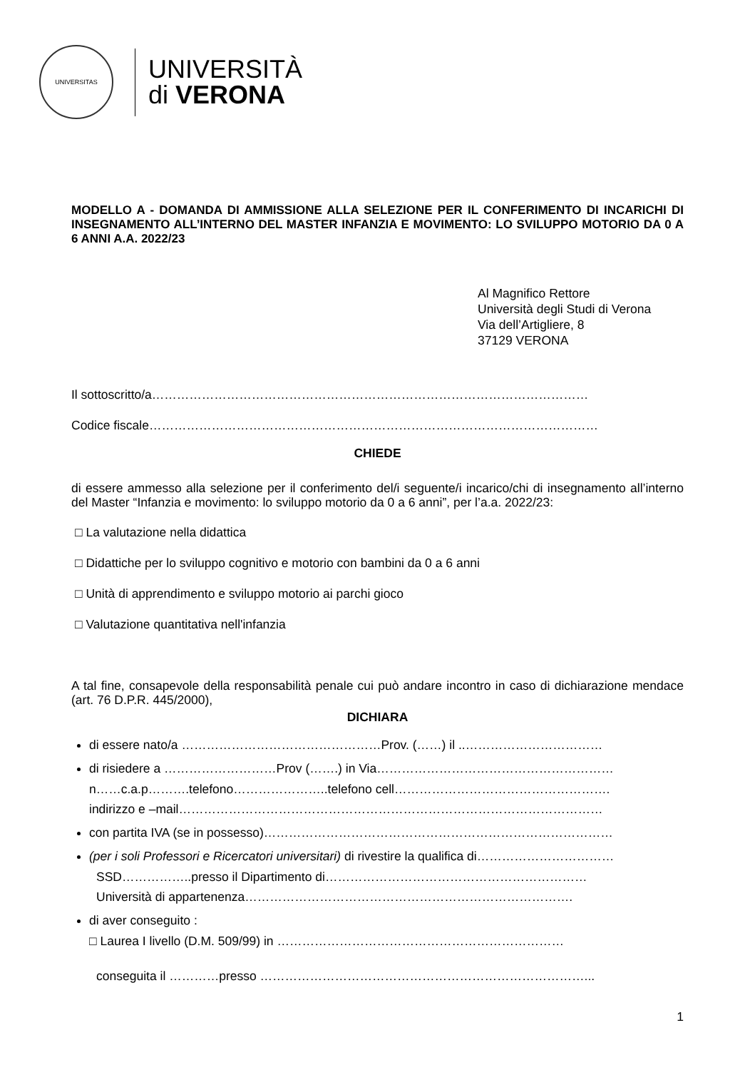UNIVERSITAS
UNIVERSITÀ
di VERONA
MODELLO A - DOMANDA DI AMMISSIONE ALLA SELEZIONE PER IL CONFERIMENTO DI INCARICHI DI INSEGNAMENTO ALL’INTERNO DEL MASTER INFANZIA E MOVIMENTO: LO SVILUPPO MOTORIO DA 0 A 6 ANNI A.A. 2022/23
Al Magnifico Rettore
Università degli Studi di Verona
Via dell’Artigliere, 8
37129 VERONA
Il sottoscritto/a……………………………………………………………………………………………
Codice fiscale………………………………………………………………………………………………
CHIEDE
di essere ammesso alla selezione per il conferimento del/i seguente/i incarico/chi di insegnamento all’interno del Master “Infanzia e movimento: lo sviluppo motorio da 0 a 6 anni”, per l’a.a. 2022/23:
□ La valutazione nella didattica
□ Didattiche per lo sviluppo cognitivo e motorio con bambini da 0 a 6 anni
□ Unità di apprendimento e sviluppo motorio ai parchi gioco
□ Valutazione quantitativa nell'infanzia
A tal fine, consapevole della responsabilità penale cui può andare incontro in caso di dichiarazione mendace (art. 76 D.P.R. 445/2000),
DICHIARA
di essere nato/a …………………………………………Prov. (……) il ..……………………………
di risiedere a ………………………Prov (…….) in Via…………………………………………………
n……c.a.p……….telefono…………………..telefono cell…………………………………………….
indirizzo e –mail…………………………………………………………………………………………
con partita IVA (se in possesso)…………………………………………………………………………
(per i soli Professori e Ricercatori universitari) di rivestire la qualifica di……………………………
SSD……………..presso il Dipartimento di………………………………………………………
Università di appartenenza…………………………………………………………………….
di aver conseguito :
□ Laurea I livello (D.M. 509/99) in ……………………………………………………………
conseguita il …………presso ……………………………………………………………………...
1